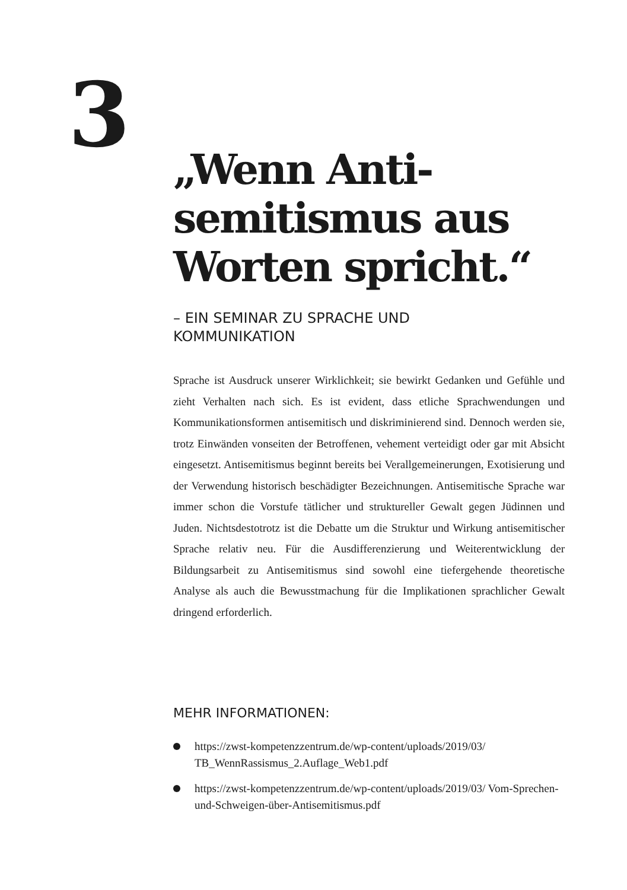3
„Wenn Anti-
semitismus aus
Worten spricht.“
– EIN SEMINAR ZU SPRACHE UND
KOMMUNIKATION
Sprache ist Ausdruck unserer Wirklichkeit; sie bewirkt Gedanken und Gefühle und zieht Verhalten nach sich. Es ist evident, dass etliche Sprachwendungen und Kommunikationsformen antisemitisch und diskriminierend sind. Dennoch werden sie, trotz Einwänden vonseiten der Betroffenen, vehement verteidigt oder gar mit Absicht eingesetzt. Antisemitismus beginnt bereits bei Verallgemeinerungen, Exotisierung und der Verwendung historisch beschädigter Bezeichnungen. Antisemitische Sprache war immer schon die Vorstufe tätlicher und struktureller Gewalt gegen Jüdinnen und Juden. Nichtsdestotrotz ist die Debatte um die Struktur und Wirkung antisemitischer Sprache relativ neu. Für die Ausdifferenzierung und Weiterentwicklung der Bildungsarbeit zu Antisemitismus sind sowohl eine tiefergehende theoretische Analyse als auch die Bewusstmachung für die Implikationen sprachlicher Gewalt dringend erforderlich.
MEHR INFORMATIONEN:
https://zwst-kompetenzzentrum.de/wp-content/uploads/2019/03/ TB_WennRassismus_2.Auflage_Web1.pdf
https://zwst-kompetenzzentrum.de/wp-content/uploads/2019/03/ Vom-Sprechen-und-Schweigen-über-Antisemitismus.pdf